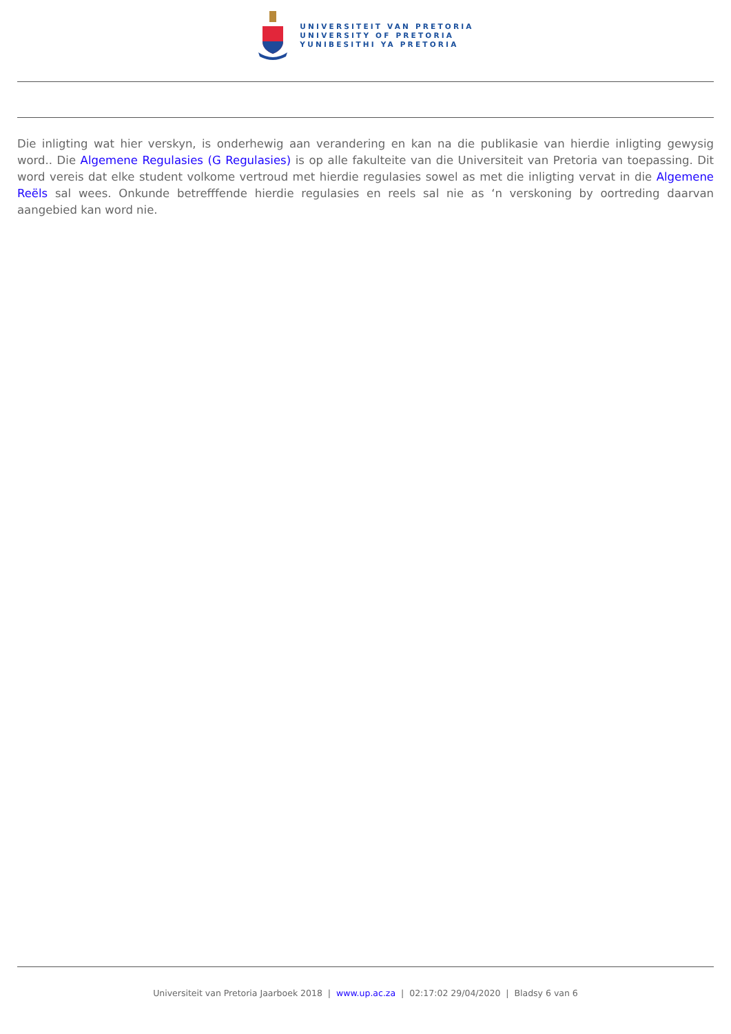UNIVERSITEIT VAN PRETORIA
UNIVERSITY OF PRETORIA
YUNIBESITHI YA PRETORIA
Die inligting wat hier verskyn, is onderhewig aan verandering en kan na die publikasie van hierdie inligting gewysig word.. Die Algemene Regulasies (G Regulasies) is op alle fakulteite van die Universiteit van Pretoria van toepassing. Dit word vereis dat elke student volkome vertroud met hierdie regulasies sowel as met die inligting vervat in die Algemene Reëls sal wees. Onkunde betrefffende hierdie regulasies en reels sal nie as ‘n verskoning by oortreding daarvan aangebied kan word nie.
Universiteit van Pretoria Jaarboek 2018 | www.up.ac.za | 02:17:02 29/04/2020 | Bladsy 6 van 6